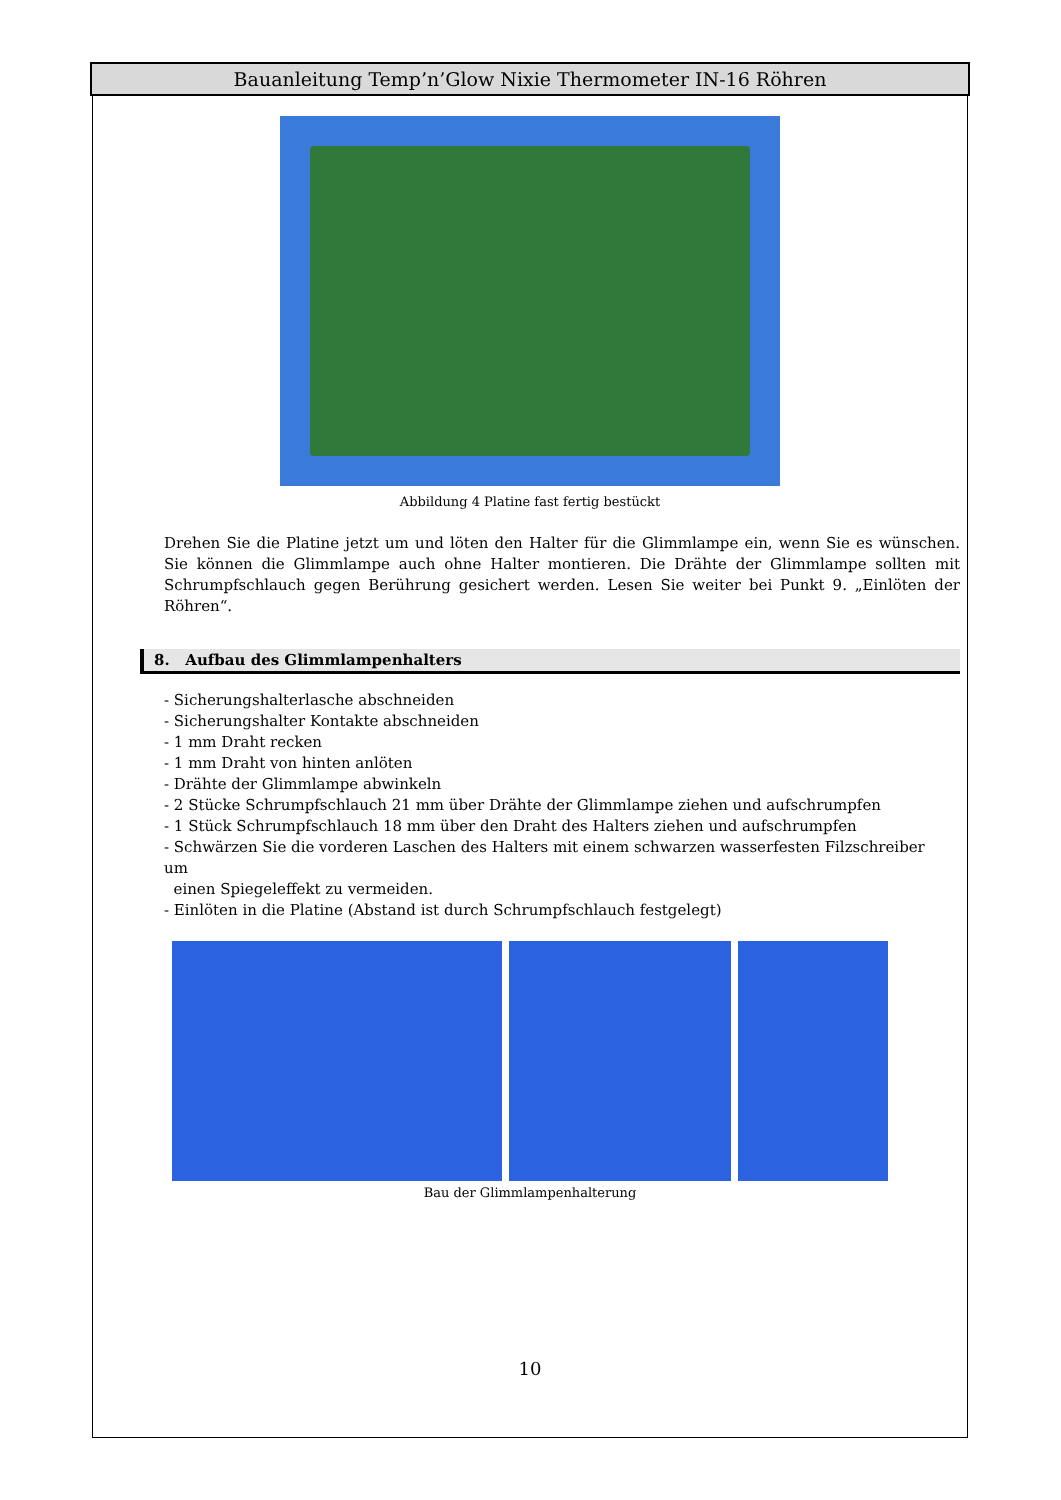Bauanleitung Temp’n’Glow Nixie Thermometer IN-16 Röhren
Abbildung 4 Platine fast fertig bestückt
Drehen Sie die Platine jetzt um und löten den Halter für die Glimmlampe ein, wenn Sie es wünschen. Sie können die Glimmlampe auch ohne Halter montieren. Die Drähte der Glimmlampe sollten mit Schrumpfschlauch gegen Berührung gesichert werden. Lesen Sie weiter bei Punkt 9. „Einlöten der Röhren“.
8. Aufbau des Glimmlampenhalters
- Sicherungshalterlasche abschneiden
- Sicherungshalter Kontakte abschneiden
- 1 mm Draht recken
- 1 mm Draht von hinten anlöten
- Drähte der Glimmlampe abwinkeln
- 2 Stücke Schrumpfschlauch 21 mm über Drähte der Glimmlampe ziehen und aufschrumpfen
- 1 Stück Schrumpfschlauch 18 mm über den Draht des Halters ziehen und aufschrumpfen
- Schwärzen Sie die vorderen Laschen des Halters mit einem schwarzen wasserfesten Filzschreiber um
einen Spiegeleffekt zu vermeiden.
- Einlöten in die Platine (Abstand ist durch Schrumpfschlauch festgelegt)
Bau der Glimmlampenhalterung
10